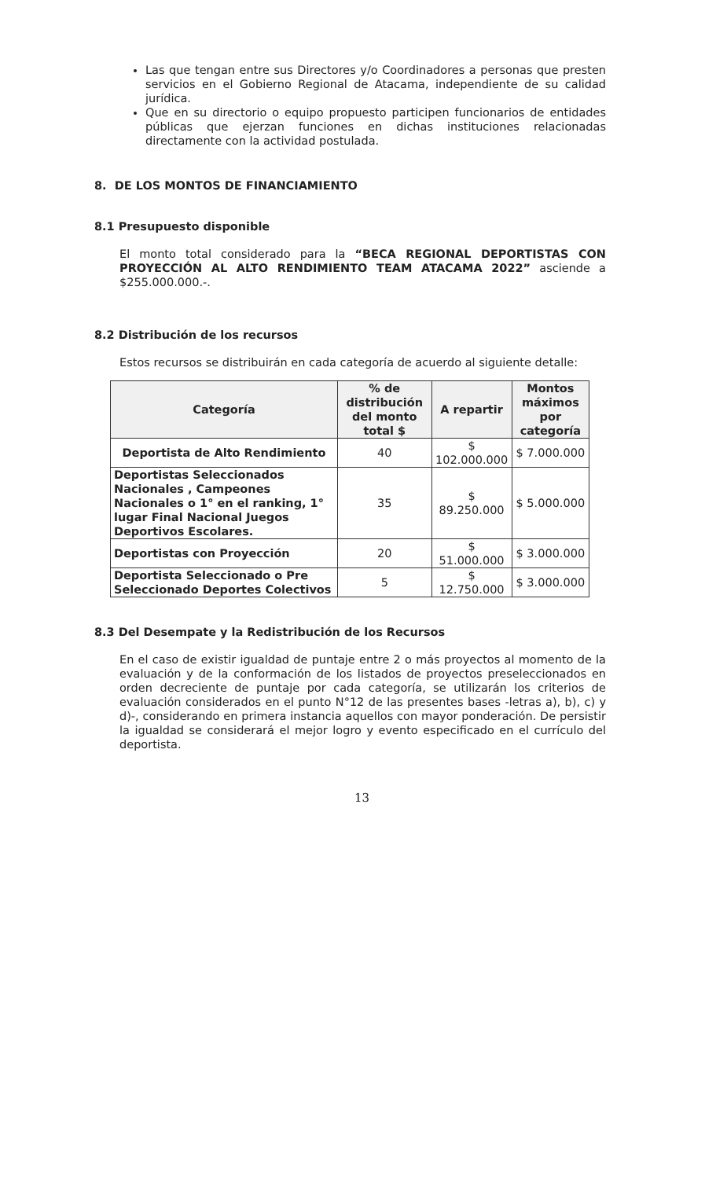Las que tengan entre sus Directores y/o Coordinadores a personas que presten servicios en el Gobierno Regional de Atacama, independiente de su calidad jurídica.
Que en su directorio o equipo propuesto participen funcionarios de entidades públicas que ejerzan funciones en dichas instituciones relacionadas directamente con la actividad postulada.
8. DE LOS MONTOS DE FINANCIAMIENTO
8.1 Presupuesto disponible
El monto total considerado para la “BECA REGIONAL DEPORTISTAS CON PROYECCIÓN AL ALTO RENDIMIENTO TEAM ATACAMA 2022” asciende a $255.000.000.-.
8.2 Distribución de los recursos
Estos recursos se distribuirán en cada categoría de acuerdo al siguiente detalle:
| Categoría | % de distribución del monto total $ | A repartir | Montos máximos por categoría |
| --- | --- | --- | --- |
| Deportista de Alto Rendimiento | 40 | $ 102.000.000 | $ 7.000.000 |
| Deportistas Seleccionados Nacionales , Campeones Nacionales o 1° en el ranking, 1° lugar Final Nacional Juegos Deportivos Escolares. | 35 | $ 89.250.000 | $ 5.000.000 |
| Deportistas con Proyección | 20 | $ 51.000.000 | $ 3.000.000 |
| Deportista Seleccionado o Pre Seleccionado Deportes Colectivos | 5 | $ 12.750.000 | $ 3.000.000 |
8.3 Del Desempate y la Redistribución de los Recursos
En el caso de existir igualdad de puntaje entre 2 o más proyectos al momento de la evaluación y de la conformación de los listados de proyectos preseleccionados en orden decreciente de puntaje por cada categoría, se utilizarán los criterios de evaluación considerados en el punto N°12 de las presentes bases -letras a), b), c) y d)-, considerando en primera instancia aquellos con mayor ponderación. De persistir la igualdad se considerará el mejor logro y evento especificado en el currículo del deportista.
13